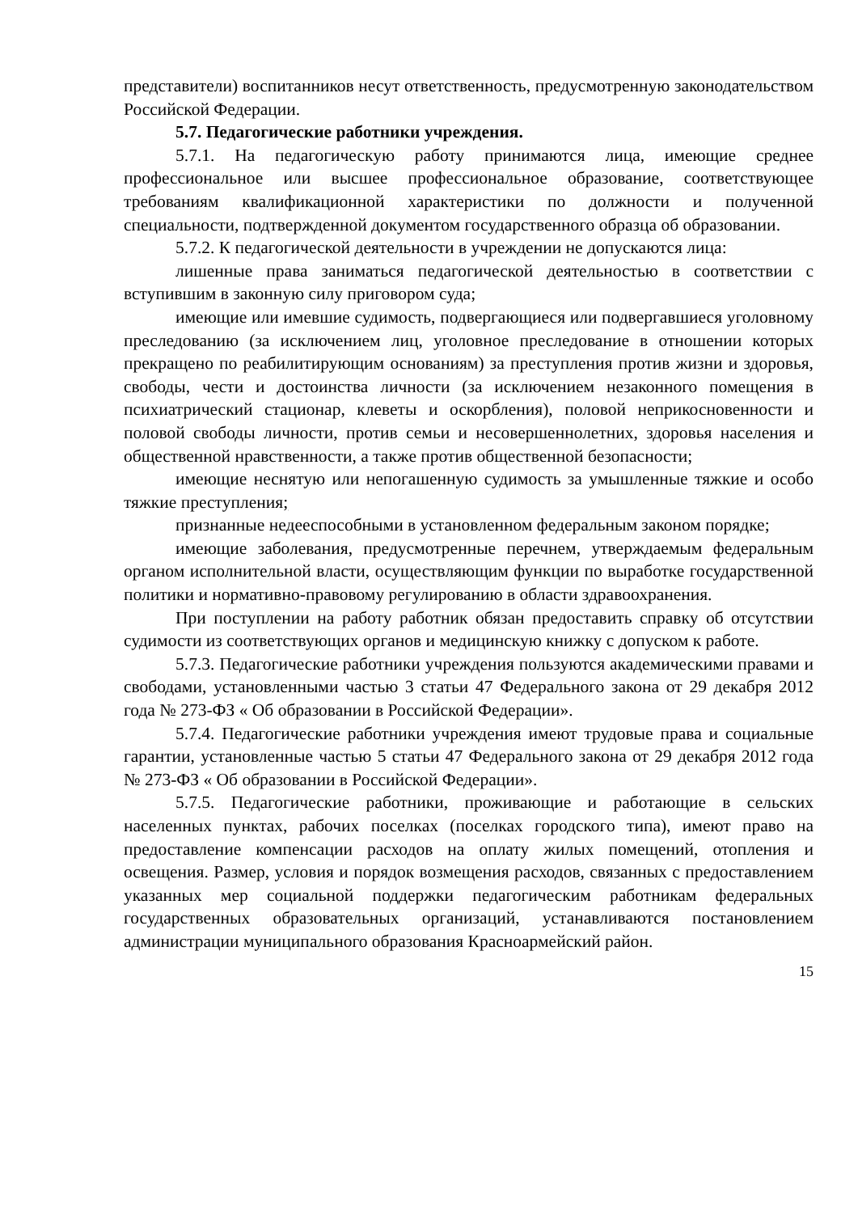представители) воспитанников несут ответственность, предусмотренную законодательством Российской Федерации.
5.7. Педагогические работники учреждения.
5.7.1. На педагогическую работу принимаются лица, имеющие среднее профессиональное или высшее профессиональное образование, соответствующее требованиям квалификационной характеристики по должности и полученной специальности, подтвержденной документом государственного образца об образовании.
5.7.2. К педагогической деятельности в учреждении не допускаются лица:
лишенные права заниматься педагогической деятельностью в соответствии с вступившим в законную силу приговором суда;
имеющие или имевшие судимость, подвергающиеся или подвергавшиеся уголовному преследованию (за исключением лиц, уголовное преследование в отношении которых прекращено по реабилитирующим основаниям) за преступления против жизни и здоровья, свободы, чести и достоинства личности (за исключением незаконного помещения в психиатрический стационар, клеветы и оскорбления), половой неприкосновенности и половой свободы личности, против семьи и несовершеннолетних, здоровья населения и общественной нравственности, а также против общественной безопасности;
имеющие неснятую или непогашенную судимость за умышленные тяжкие и особо тяжкие преступления;
признанные недееспособными в установленном федеральным законом порядке;
имеющие заболевания, предусмотренные перечнем, утверждаемым федеральным органом исполнительной власти, осуществляющим функции по выработке государственной политики и нормативно-правовому регулированию в области здравоохранения.
При поступлении на работу работник обязан предоставить справку об отсутствии судимости из соответствующих органов и медицинскую книжку с допуском к работе.
5.7.3. Педагогические работники учреждения пользуются академическими правами и свободами, установленными частью 3 статьи 47 Федерального закона от 29 декабря 2012 года № 273-ФЗ « Об образовании в Российской Федерации».
5.7.4. Педагогические работники учреждения имеют трудовые права и социальные гарантии, установленные частью 5 статьи 47 Федерального закона от 29 декабря 2012 года № 273-ФЗ « Об образовании в Российской Федерации».
5.7.5. Педагогические работники, проживающие и работающие в сельских населенных пунктах, рабочих поселках (поселках городского типа), имеют право на предоставление компенсации расходов на оплату жилых помещений, отопления и освещения. Размер, условия и порядок возмещения расходов, связанных с предоставлением указанных мер социальной поддержки педагогическим работникам федеральных государственных образовательных организаций, устанавливаются постановлением администрации муниципального образования Красноармейский район.
15